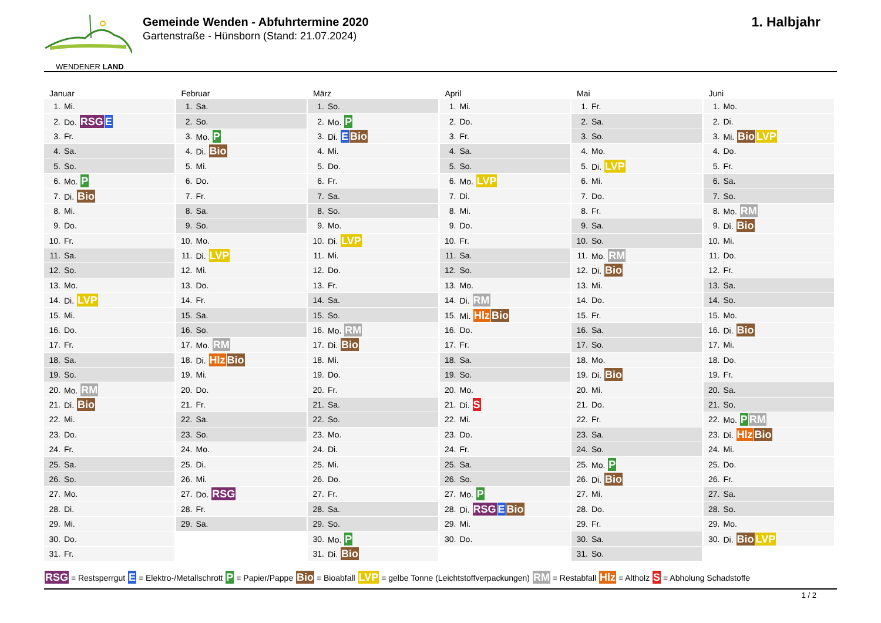WENDENER LAND
Gemeinde Wenden - Abfuhrtermine 2020
Gartenstraße - Hünsborn (Stand: 21.07.2024)
1. Halbjahr
Januar
| 1. | Mi. |
| 2. | Do. RSG E |
| 3. | Fr. |
| 4. | Sa. |
| 5. | So. |
| 6. | Mo. P |
| 7. | Di. Bio |
| 8. | Mi. |
| 9. | Do. |
| 10. | Fr. |
| 11. | Sa. |
| 12. | So. |
| 13. | Mo. |
| 14. | Di. LVP |
| 15. | Mi. |
| 16. | Do. |
| 17. | Fr. |
| 18. | Sa. |
| 19. | So. |
| 20. | Mo. RM |
| 21. | Di. Bio |
| 22. | Mi. |
| 23. | Do. |
| 24. | Fr. |
| 25. | Sa. |
| 26. | So. |
| 27. | Mo. |
| 28. | Di. |
| 29. | Mi. |
| 30. | Do. |
| 31. | Fr. |
Februar
| 1. | Sa. |
| 2. | So. |
| 3. | Mo. P |
| 4. | Di. Bio |
| 5. | Mi. |
| 6. | Do. |
| 7. | Fr. |
| 8. | Sa. |
| 9. | So. |
| 10. | Mo. |
| 11. | Di. LVP |
| 12. | Mi. |
| 13. | Do. |
| 14. | Fr. |
| 15. | Sa. |
| 16. | So. |
| 17. | Mo. RM |
| 18. | Di. Hlz Bio |
| 19. | Mi. |
| 20. | Do. |
| 21. | Fr. |
| 22. | Sa. |
| 23. | So. |
| 24. | Mo. |
| 25. | Di. |
| 26. | Mi. |
| 27. | Do. RSG |
| 28. | Fr. |
| 29. | Sa. |
März
| 1. | So. |
| 2. | Mo. P |
| 3. | Di. E Bio |
| 4. | Mi. |
| 5. | Do. |
| 6. | Fr. |
| 7. | Sa. |
| 8. | So. |
| 9. | Mo. |
| 10. | Di. LVP |
| 11. | Mi. |
| 12. | Do. |
| 13. | Fr. |
| 14. | Sa. |
| 15. | So. |
| 16. | Mo. RM |
| 17. | Di. Bio |
| 18. | Mi. |
| 19. | Do. |
| 20. | Fr. |
| 21. | Sa. |
| 22. | So. |
| 23. | Mo. |
| 24. | Di. |
| 25. | Mi. |
| 26. | Do. |
| 27. | Fr. |
| 28. | Sa. |
| 29. | So. |
| 30. | Mo. P |
| 31. | Di. Bio |
April
| 1. | Mi. |
| 2. | Do. |
| 3. | Fr. |
| 4. | Sa. |
| 5. | So. |
| 6. | Mo. LVP |
| 7. | Di. |
| 8. | Mi. |
| 9. | Do. |
| 10. | Fr. |
| 11. | Sa. |
| 12. | So. |
| 13. | Mo. |
| 14. | Di. RM |
| 15. | Mi. Hlz Bio |
| 16. | Do. |
| 17. | Fr. |
| 18. | Sa. |
| 19. | So. |
| 20. | Mo. |
| 21. | Di. S |
| 22. | Mi. |
| 23. | Do. |
| 24. | Fr. |
| 25. | Sa. |
| 26. | So. |
| 27. | Mo. P |
| 28. | Di. RSG E Bio |
| 29. | Mi. |
| 30. | Do. |
Mai
| 1. | Fr. |
| 2. | Sa. |
| 3. | So. |
| 4. | Mo. |
| 5. | Di. LVP |
| 6. | Mi. |
| 7. | Do. |
| 8. | Fr. |
| 9. | Sa. |
| 10. | So. |
| 11. | Mo. RM |
| 12. | Di. Bio |
| 13. | Mi. |
| 14. | Do. |
| 15. | Fr. |
| 16. | Sa. |
| 17. | So. |
| 18. | Mo. |
| 19. | Di. Bio |
| 20. | Mi. |
| 21. | Do. |
| 22. | Fr. |
| 23. | Sa. |
| 24. | So. |
| 25. | Mo. P |
| 26. | Di. Bio |
| 27. | Mi. |
| 28. | Do. |
| 29. | Fr. |
| 30. | Sa. |
| 31. | So. |
Juni
| 1. | Mo. |
| 2. | Di. |
| 3. | Mi. Bio LVP |
| 4. | Do. |
| 5. | Fr. |
| 6. | Sa. |
| 7. | So. |
| 8. | Mo. RM |
| 9. | Di. Bio |
| 10. | Mi. |
| 11. | Do. |
| 12. | Fr. |
| 13. | Sa. |
| 14. | So. |
| 15. | Mo. |
| 16. | Di. Bio |
| 17. | Mi. |
| 18. | Do. |
| 19. | Fr. |
| 20. | Sa. |
| 21. | So. |
| 22. | Mo. P RM |
| 23. | Di. Hlz Bio |
| 24. | Mi. |
| 25. | Do. |
| 26. | Fr. |
| 27. | Sa. |
| 28. | So. |
| 29. | Mo. |
| 30. | Di. Bio LVP |
RSG = Restsperrgut E = Elektro-/Metallschrott P = Papier/Pappe Bio = Bioabfall LVP = gelbe Tonne (Leichtstoffverpackungen) RM = Restabfall Hlz = Altholz S = Abholung Schadstoffe
1 / 2